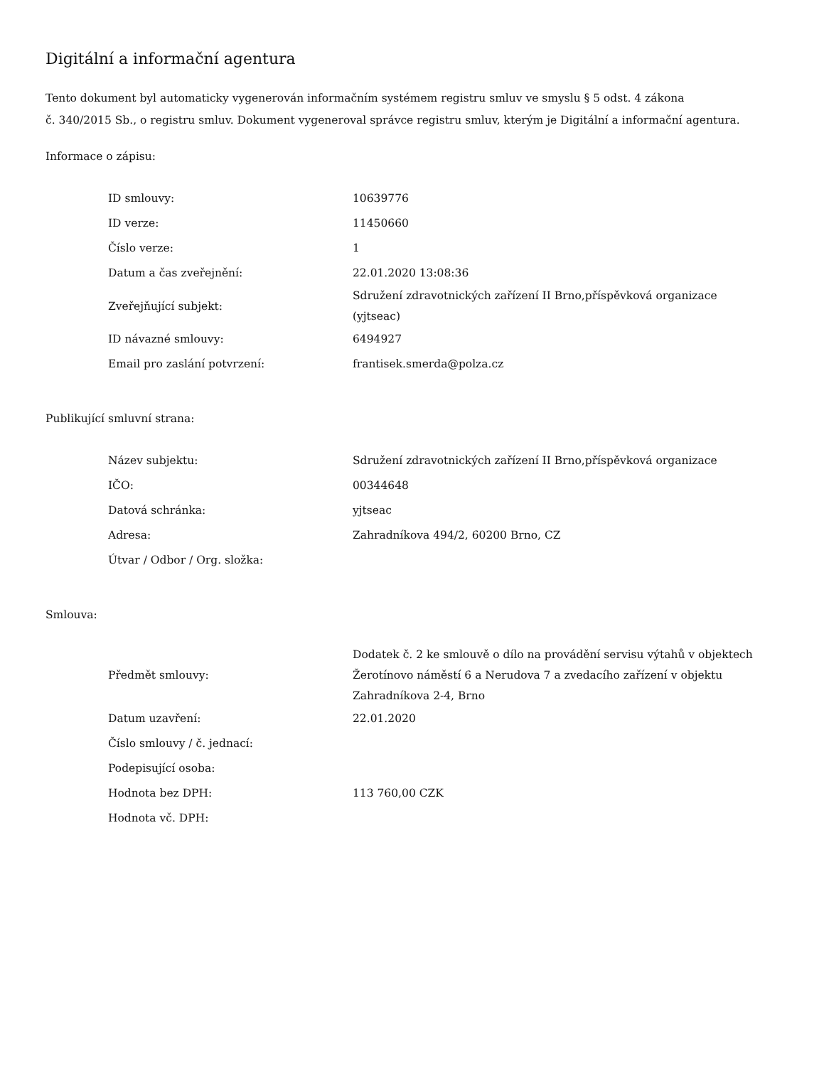Digitální a informační agentura
Tento dokument byl automaticky vygenerován informačním systémem registru smluv ve smyslu § 5 odst. 4 zákona
č. 340/2015 Sb., o registru smluv. Dokument vygeneroval správce registru smluv, kterým je Digitální a informační agentura.
Informace o zápisu:
| ID smlouvy: | 10639776 |
| ID verze: | 11450660 |
| Číslo verze: | 1 |
| Datum a čas zveřejnění: | 22.01.2020 13:08:36 |
| Zveřejňující subjekt: | Sdružení zdravotnických zařízení II Brno,příspěvková organizace (yjtseac) |
| ID návazné smlouvy: | 6494927 |
| Email pro zaslání potvrzení: | frantisek.smerda@polza.cz |
Publikující smluvní strana:
| Název subjektu: | Sdružení zdravotnických zařízení II Brno,příspěvková organizace |
| IČO: | 00344648 |
| Datová schránka: | yjtseac |
| Adresa: | Zahradníkova 494/2, 60200 Brno, CZ |
| Útvar / Odbor / Org. složka: | |
Smlouva:
| Předmět smlouvy: | Dodatek č. 2 ke smlouvě o dílo na provádění servisu výtahů v objektech Žerotínovo náměstí 6 a Nerudova 7 a zvedacího zařízení v objektu Zahradníkova 2-4, Brno |
| Datum uzavření: | 22.01.2020 |
| Číslo smlouvy / č. jednací: | |
| Podepisující osoba: | |
| Hodnota bez DPH: | 113 760,00 CZK |
| Hodnota vč. DPH: | |